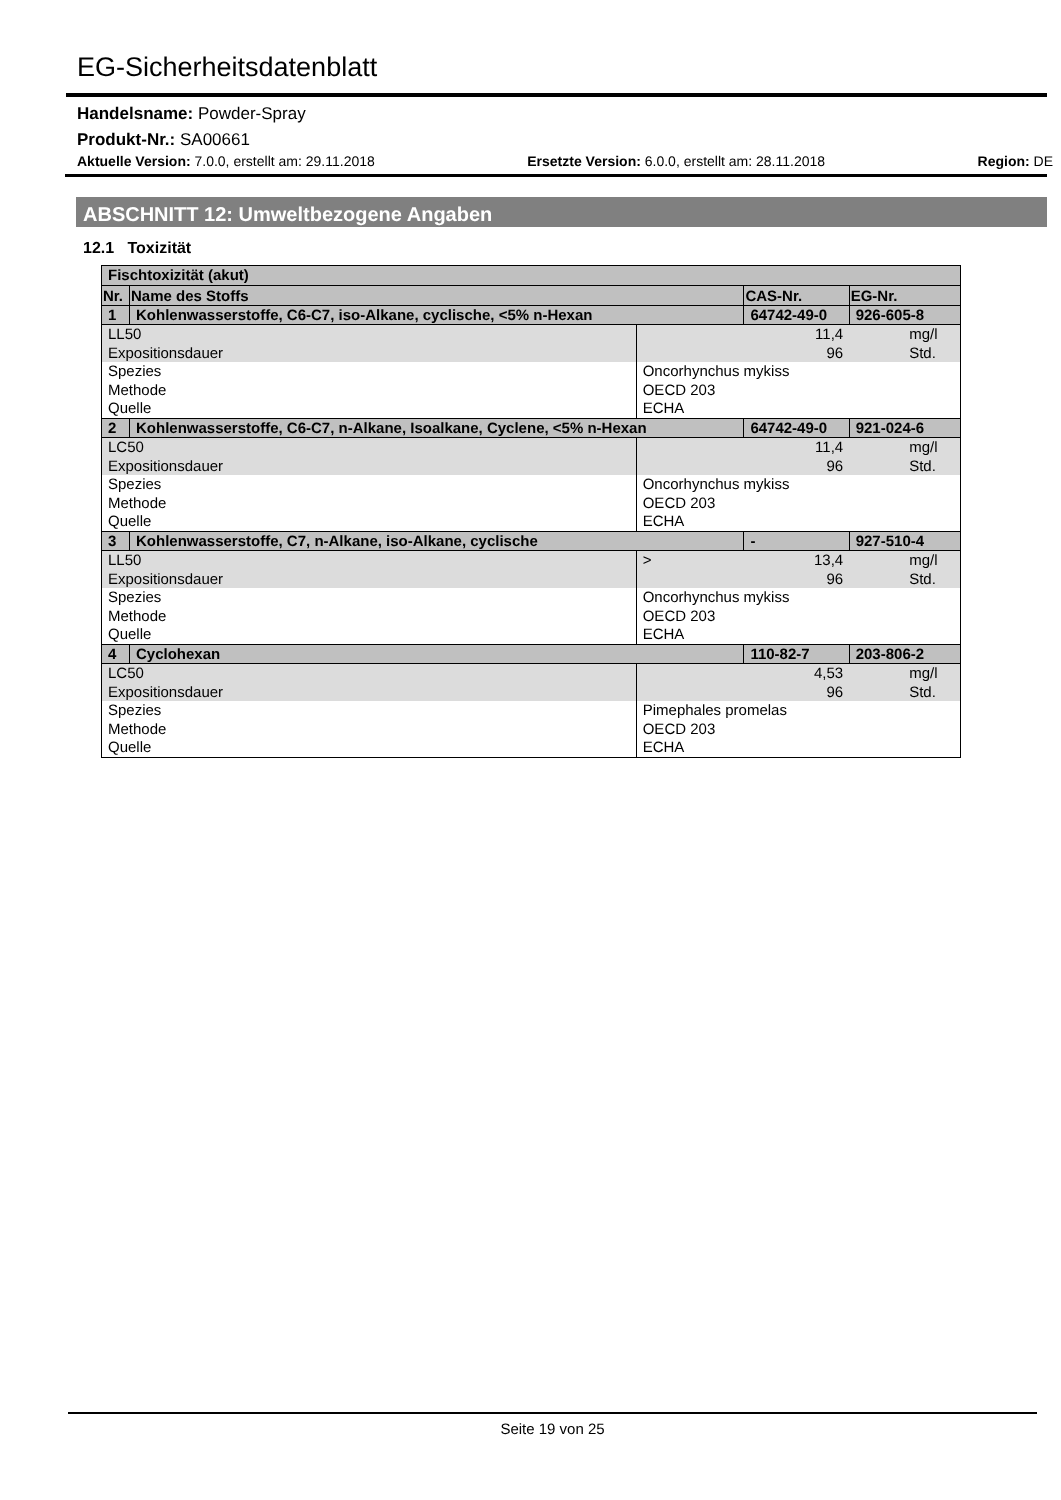EG-Sicherheitsdatenblatt
Handelsname: Powder-Spray
Produkt-Nr.: SA00661
Aktuelle Version: 7.0.0, erstellt am: 29.11.2018 Ersetzte Version: 6.0.0, erstellt am: 28.11.2018 Region: DE
ABSCHNITT 12: Umweltbezogene Angaben
12.1 Toxizität
| Fischtoxizität (akut) | | | | |
| Nr. | Name des Stoffs | | CAS-Nr. | EG-Nr. |
| 1 | Kohlenwasserstoffe, C6-C7, iso-Alkane, cyclische, <5% n-Hexan | | 64742-49-0 | 926-605-8 |
| LL50 Expositionsdauer | | | 11,4 96 | mg/l Std. |
| Spezies Methode Quelle | | Oncorhynchus mykiss OECD 203 ECHA | | |
| 2 | Kohlenwasserstoffe, C6-C7, n-Alkane, Isoalkane, Cyclene, <5% n-Hexan | | 64742-49-0 | 921-024-6 |
| LC50 Expositionsdauer | | | 11,4 96 | mg/l Std. |
| Spezies Methode Quelle | | Oncorhynchus mykiss OECD 203 ECHA | | |
| 3 | Kohlenwasserstoffe, C7, n-Alkane, iso-Alkane, cyclische | | - | 927-510-4 |
| LL50 Expositionsdauer | | > | 13,4 96 | mg/l Std. |
| Spezies Methode Quelle | | Oncorhynchus mykiss OECD 203 ECHA | | |
| 4 | Cyclohexan | | 110-82-7 | 203-806-2 |
| LC50 Expositionsdauer | | | 4,53 96 | mg/l Std. |
| Spezies Methode Quelle | | Pimephales promelas OECD 203 ECHA | | |
Seite 19 von 25